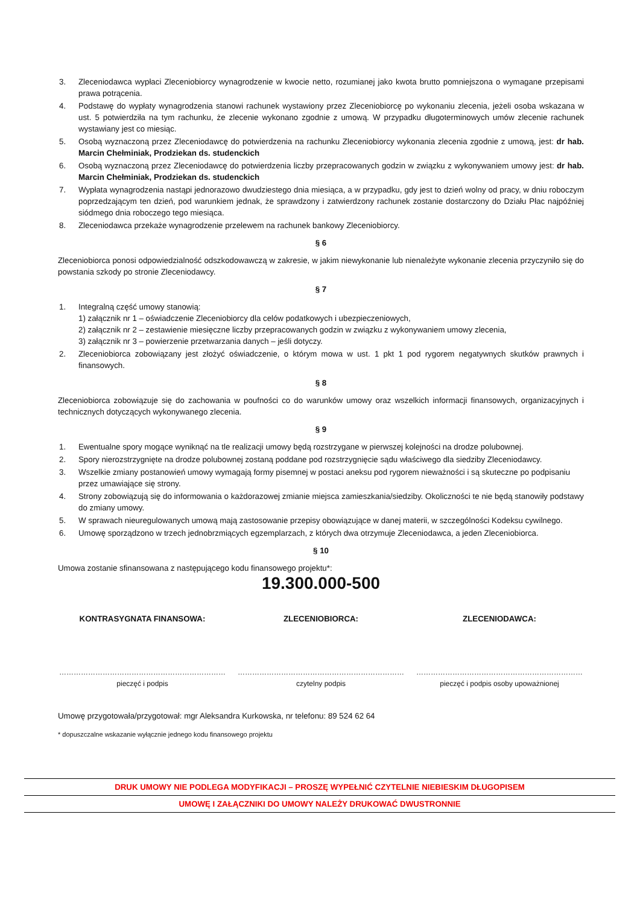3. Zleceniodawca wypłaci Zleceniobiorcy wynagrodzenie w kwocie netto, rozumianej jako kwota brutto pomniejszona o wymagane przepisami prawa potrącenia.
4. Podstawę do wypłaty wynagrodzenia stanowi rachunek wystawiony przez Zleceniobiorcę po wykonaniu zlecenia, jeżeli osoba wskazana w ust. 5 potwierdziła na tym rachunku, że zlecenie wykonano zgodnie z umową. W przypadku długoterminowych umów zlecenie rachunek wystawiany jest co miesiąc.
5. Osobą wyznaczoną przez Zleceniodawcę do potwierdzenia na rachunku Zleceniobiorcy wykonania zlecenia zgodnie z umową, jest: dr hab. Marcin Chełminiak, Prodziekan ds. studenckich
6. Osobą wyznaczoną przez Zleceniodawcę do potwierdzenia liczby przepracowanych godzin w związku z wykonywaniem umowy jest: dr hab. Marcin Chełminiak, Prodziekan ds. studenckich
7. Wypłata wynagrodzenia nastąpi jednorazowo dwudziestego dnia miesiąca, a w przypadku, gdy jest to dzień wolny od pracy, w dniu roboczym poprzedzającym ten dzień, pod warunkiem jednak, że sprawdzony i zatwierdzony rachunek zostanie dostarczony do Działu Płac najpóźniej siódmego dnia roboczego tego miesiąca.
8. Zleceniodawca przekaże wynagrodzenie przelewem na rachunek bankowy Zleceniobiorcy.
§ 6
Zleceniobiorca ponosi odpowiedzialność odszkodowawczą w zakresie, w jakim niewykonanie lub nienależyte wykonanie zlecenia przyczyniło się do powstania szkody po stronie Zleceniodawcy.
§ 7
1. Integralną część umowy stanowią:
1) załącznik nr 1 – oświadczenie Zleceniobiorcy dla celów podatkowych i ubezpieczeniowych,
2) załącznik nr 2 – zestawienie miesięczne liczby przepracowanych godzin w związku z wykonywaniem umowy zlecenia,
3) załącznik nr 3 – powierzenie przetwarzania danych – jeśli dotyczy.
2. Zleceniobiorca zobowiązany jest złożyć oświadczenie, o którym mowa w ust. 1 pkt 1 pod rygorem negatywnych skutków prawnych i finansowych.
§ 8
Zleceniobiorca zobowiązuje się do zachowania w poufności co do warunków umowy oraz wszelkich informacji finansowych, organizacyjnych i technicznych dotyczących wykonywanego zlecenia.
§ 9
1. Ewentualne spory mogące wyniknąć na tle realizacji umowy będą rozstrzygane w pierwszej kolejności na drodze polubownej.
2. Spory nierozstrzygnięte na drodze polubownej zostaną poddane pod rozstrzygnięcie sądu właściwego dla siedziby Zleceniodawcy.
3. Wszelkie zmiany postanowień umowy wymagają formy pisemnej w postaci aneksu pod rygorem nieważności i są skuteczne po podpisaniu
przez umawiające się strony.
4. Strony zobowiązują się do informowania o każdorazowej zmianie miejsca zamieszkania/siedziby. Okoliczności te nie będą stanowiły podstawy do zmiany umowy.
5. W sprawach nieuregulowanych umową mają zastosowanie przepisy obowiązujące w danej materii, w szczególności Kodeksu cywilnego.
6. Umowę sporządzono w trzech jednobrzmiących egzemplarzach, z których dwa otrzymuje Zleceniodawca, a jeden Zleceniobiorca.
§ 10
Umowa zostanie sfinansowana z następującego kodu finansowego projektu*:
19.300.000-500
KONTRASYGNATA FINANSOWA: ZLECENIOBIORCA: ZLECENIODAWCA:
……………………………………………………………
pieczęć i podpis
……………………………………………………………
czytelny podpis
……………………………………………………………
pieczęć i podpis osoby upoważnionej
Umowę przygotowała/przygotował: mgr Aleksandra Kurkowska, nr telefonu: 89 524 62 64
* dopuszczalne wskazanie wyłącznie jednego kodu finansowego projektu
DRUK UMOWY NIE PODLEGA MODYFIKACJI – PROSZĘ WYPEŁNIĆ CZYTELNIE NIEBIESKIM DŁUGOPISEM
UMOWĘ I ZAŁĄCZNIKI DO UMOWY NALEŻY DRUKOWAĆ DWUSTRONNIE